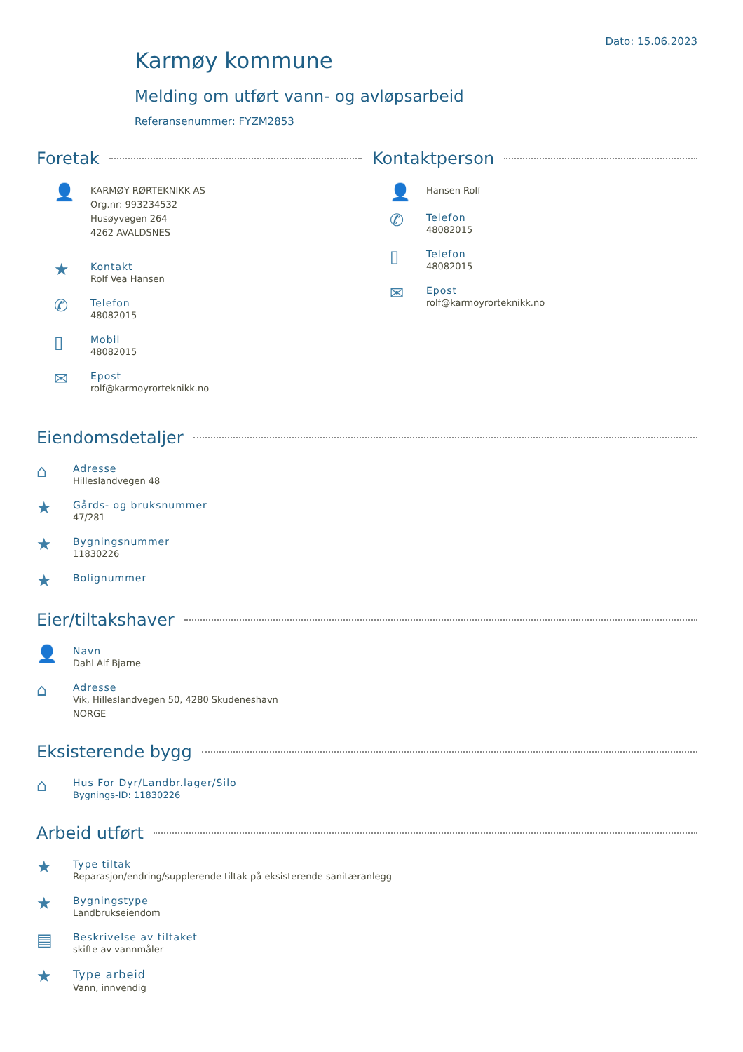Dato: 15.06.2023
Karmøy kommune
Melding om utført vann- og avløpsarbeid
Referansenummer: FYZM2853
Foretak
👤
KARMØY RØRTEKNIKK AS
Org.nr: 993234532
Husøyvegen 264
4262 AVALDSNES
★
Kontakt
Rolf Vea Hansen
✆
Telefon
48082015
▯
Mobil
48082015
✉
Epost
rolf@karmoyrorteknikk.no
Kontaktperson
👤
Hansen Rolf
✆
Telefon
48082015
▯
Telefon
48082015
✉
Epost
rolf@karmoyrorteknikk.no
Eiendomsdetaljer
⌂
Adresse
Hilleslandvegen 48
★
Gårds- og bruksnummer
47/281
★
Bygningsnummer
11830226
★
Bolignummer
Eier/tiltakshaver
👤
Navn
Dahl Alf Bjarne
⌂
Adresse
Vik, Hilleslandvegen 50, 4280 Skudeneshavn
NORGE
Eksisterende bygg
⌂
Hus For Dyr/Landbr.lager/Silo
Bygnings-ID: 11830226
Arbeid utført
★
Type tiltak
Reparasjon/endring/supplerende tiltak på eksisterende sanitæranlegg
★
Bygningstype
Landbrukseiendom
▤
Beskrivelse av tiltaket
skifte av vannmåler
★
Type arbeid
Vann, innvendig